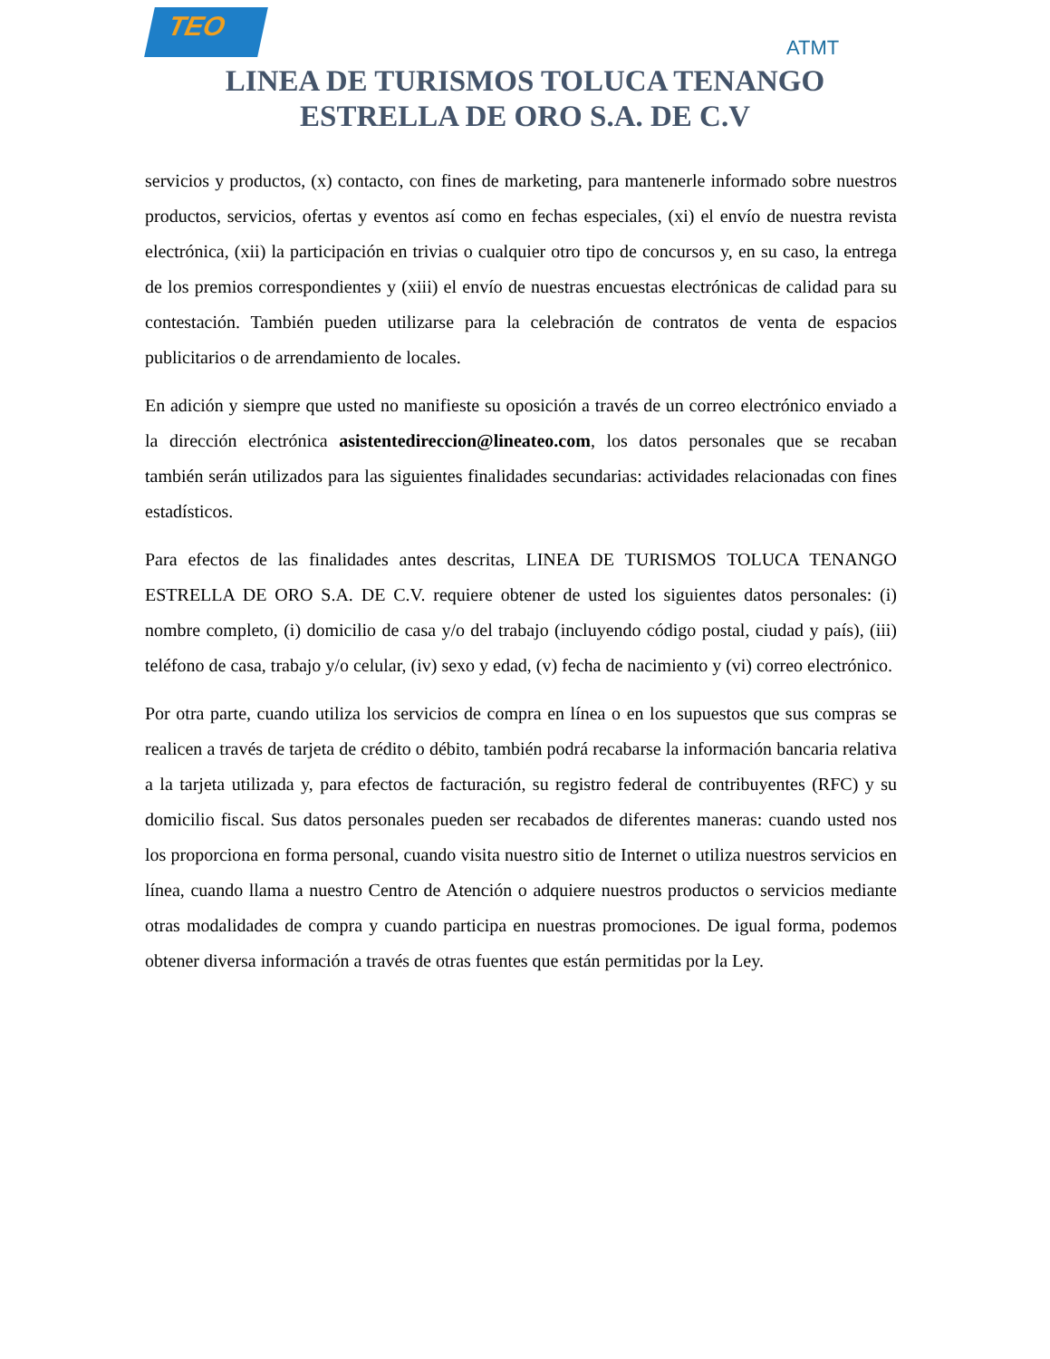TEO
ATMT
LINEA DE TURISMOS TOLUCA TENANGO
ESTRELLA DE ORO S.A. DE C.V
servicios y productos, (x) contacto, con fines de marketing, para mantenerle informado sobre nuestros productos, servicios, ofertas y eventos así como en fechas especiales, (xi) el envío de nuestra revista electrónica, (xii) la participación en trivias o cualquier otro tipo de concursos y, en su caso, la entrega de los premios correspondientes y (xiii) el envío de nuestras encuestas electrónicas de calidad para su contestación. También pueden utilizarse para la celebración de contratos de venta de espacios publicitarios o de arrendamiento de locales.
En adición y siempre que usted no manifieste su oposición a través de un correo electrónico enviado a la dirección electrónica asistentedireccion@lineateo.com, los datos personales que se recaban también serán utilizados para las siguientes finalidades secundarias: actividades relacionadas con fines estadísticos.
Para efectos de las finalidades antes descritas, LINEA DE TURISMOS TOLUCA TENANGO ESTRELLA DE ORO S.A. DE C.V. requiere obtener de usted los siguientes datos personales: (i) nombre completo, (i) domicilio de casa y/o del trabajo (incluyendo código postal, ciudad y país), (iii) teléfono de casa, trabajo y/o celular, (iv) sexo y edad, (v) fecha de nacimiento y (vi) correo electrónico.
Por otra parte, cuando utiliza los servicios de compra en línea o en los supuestos que sus compras se realicen a través de tarjeta de crédito o débito, también podrá recabarse la información bancaria relativa a la tarjeta utilizada y, para efectos de facturación, su registro federal de contribuyentes (RFC) y su domicilio fiscal. Sus datos personales pueden ser recabados de diferentes maneras: cuando usted nos los proporciona en forma personal, cuando visita nuestro sitio de Internet o utiliza nuestros servicios en línea, cuando llama a nuestro Centro de Atención o adquiere nuestros productos o servicios mediante otras modalidades de compra y cuando participa en nuestras promociones. De igual forma, podemos obtener diversa información a través de otras fuentes que están permitidas por la Ley.